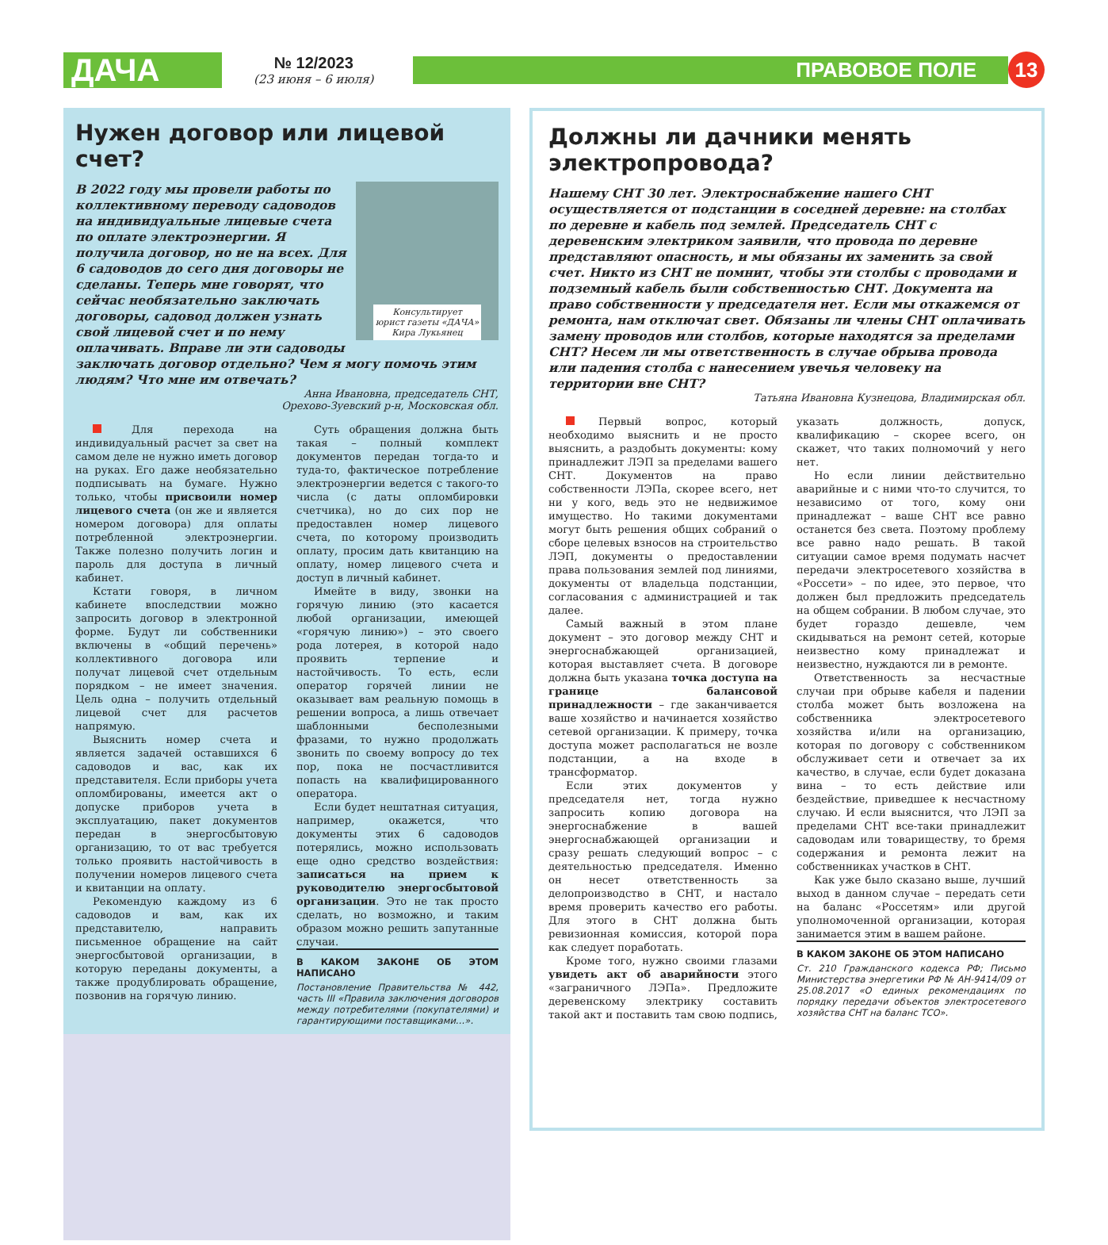ДАЧА
№ 12/2023
(23 июня – 6 июля)
ПРАВОВОЕ ПОЛЕ
13
Нужен договор или лицевой счет?
Консультирует
юрист газеты «ДАЧА»
Кира Лукьянец
В 2022 году мы провели работы по коллективному переводу садоводов на индивидуальные лицевые счета по оплате электроэнергии. Я получила договор, но не на всех. Для 6 садоводов до сего дня договоры не сделаны. Теперь мне говорят, что сейчас необязательно заключать договоры, садовод должен узнать свой лицевой счет и по нему оплачивать. Вправе ли эти садоводы заключать договор отдельно? Чем я могу помочь этим людям? Что мне им отвечать?
Анна Ивановна, председатель СНТ,
Орехово-Зуевский р-н, Московская обл.
Для перехода на индивидуальный расчет за свет на самом деле не нужно иметь договор на руках. Его даже необязательно подписывать на бумаге. Нужно только, чтобы присвоили номер лицевого счета (он же и является номером договора) для оплаты потребленной электроэнергии. Также полезно получить логин и пароль для доступа в личный кабинет.
Кстати говоря, в личном кабинете впоследствии можно запросить договор в электронной форме. Будут ли собственники включены в «общий перечень» коллективного договора или получат лицевой счет отдельным порядком – не имеет значения. Цель одна – получить отдельный лицевой счет для расчетов напрямую.
Выяснить номер счета и является задачей оставшихся 6 садоводов и вас, как их представителя. Если приборы учета опломбированы, имеется акт о допуске приборов учета в эксплуатацию, пакет документов передан в энергосбытовую организацию, то от вас требуется только проявить настойчивость в получении номеров лицевого счета и квитанции на оплату.
Рекомендую каждому из 6 садоводов и вам, как их представителю, направить письменное обращение на сайт энергосбытовой организации, в которую переданы документы, а также продублировать обращение, позвонив на горячую линию.
Суть обращения должна быть такая – полный комплект документов передан тогда-то и туда-то, фактическое потребление электроэнергии ведется с такого-то числа (с даты опломбировки счетчика), но до сих пор не предоставлен номер лицевого счета, по которому производить оплату, просим дать квитанцию на оплату, номер лицевого счета и доступ в личный кабинет.
Имейте в виду, звонки на горячую линию (это касается любой организации, имеющей «горячую линию») – это своего рода лотерея, в которой надо проявить терпение и настойчивость. То есть, если оператор горячей линии не оказывает вам реальную помощь в решении вопроса, а лишь отвечает шаблонными бесполезными фразами, то нужно продолжать звонить по своему вопросу до тех пор, пока не посчастливится попасть на квалифицированного оператора.
Если будет нештатная ситуация, например, окажется, что документы этих 6 садоводов потерялись, можно использовать еще одно средство воздействия: записаться на прием к руководителю энергосбытовой организации. Это не так просто сделать, но возможно, и таким образом можно решить запутанные случаи.
В КАКОМ ЗАКОНЕ ОБ ЭТОМ НАПИСАНО
Постановление Правительства № 442, часть III «Правила заключения договоров между потребителями (покупателями) и гарантирующими поставщиками…».
Должны ли дачники менять электропровода?
Нашему СНТ 30 лет. Электроснабжение нашего СНТ осуществляется от подстанции в соседней деревне: на столбах по деревне и кабель под землей. Председатель СНТ с деревенским электриком заявили, что провода по деревне представляют опасность, и мы обязаны их заменить за свой счет. Никто из СНТ не помнит, чтобы эти столбы с проводами и подземный кабель были собственностью СНТ. Документа на право собственности у председателя нет. Если мы откажемся от ремонта, нам отключат свет. Обязаны ли члены СНТ оплачивать замену проводов или столбов, которые находятся за пределами СНТ? Несем ли мы ответственность в случае обрыва провода или падения столба с нанесением увечья человеку на территории вне СНТ?
Татьяна Ивановна Кузнецова, Владимирская обл.
Первый вопрос, который необходимо выяснить и не просто выяснить, а раздобыть документы: кому принадлежит ЛЭП за пределами вашего СНТ. Документов на право собственности ЛЭПа, скорее всего, нет ни у кого, ведь это не недвижимое имущество. Но такими документами могут быть решения общих собраний о сборе целевых взносов на строительство ЛЭП, документы о предоставлении права пользования землей под линиями, документы от владельца подстанции, согласования с администрацией и так далее.
Самый важный в этом плане документ – это договор между СНТ и энергоснабжающей организацией, которая выставляет счета. В договоре должна быть указана точка доступа на границе балансовой принадлежности – где заканчивается ваше хозяйство и начинается хозяйство сетевой организации. К примеру, точка доступа может располагаться не возле подстанции, а на входе в трансформатор.
Если этих документов у председателя нет, тогда нужно запросить копию договора на энергоснабжение в вашей энергоснабжающей организации и сразу решать следующий вопрос – с деятельностью председателя. Именно он несет ответственность за делопроизводство в СНТ, и настало время проверить качество его работы. Для этого в СНТ должна быть ревизионная комиссия, которой пора как следует поработать.
Кроме того, нужно своими глазами увидеть акт об аварийности этого «заграничного ЛЭПа». Предложите деревенскому электрику составить такой акт и поставить там свою подпись, указать должность, допуск, квалификацию – скорее всего, он скажет, что таких полномочий у него нет.
Но если линии действительно аварийные и с ними что-то случится, то независимо от того, кому они принадлежат – ваше СНТ все равно останется без света. Поэтому проблему все равно надо решать. В такой ситуации самое время подумать насчет передачи электросетевого хозяйства в «Россети» – по идее, это первое, что должен был предложить председатель на общем собрании. В любом случае, это будет гораздо дешевле, чем скидываться на ремонт сетей, которые неизвестно кому принадлежат и неизвестно, нуждаются ли в ремонте.
Ответственность за несчастные случаи при обрыве кабеля и падении столба может быть возложена на собственника электросетевого хозяйства и/или на организацию, которая по договору с собственником обслуживает сети и отвечает за их качество, в случае, если будет доказана вина – то есть действие или бездействие, приведшее к несчастному случаю. И если выяснится, что ЛЭП за пределами СНТ все-таки принадлежит садоводам или товариществу, то бремя содержания и ремонта лежит на собственниках участков в СНТ.
Как уже было сказано выше, лучший выход в данном случае – передать сети на баланс «Россетям» или другой уполномоченной организации, которая занимается этим в вашем районе.
В КАКОМ ЗАКОНЕ ОБ ЭТОМ НАПИСАНО
Ст. 210 Гражданского кодекса РФ; Письмо Министерства энергетики РФ № АН-9414/09 от 25.08.2017 «О единых рекомендациях по порядку передачи объектов электросетевого хозяйства СНТ на баланс ТСО».